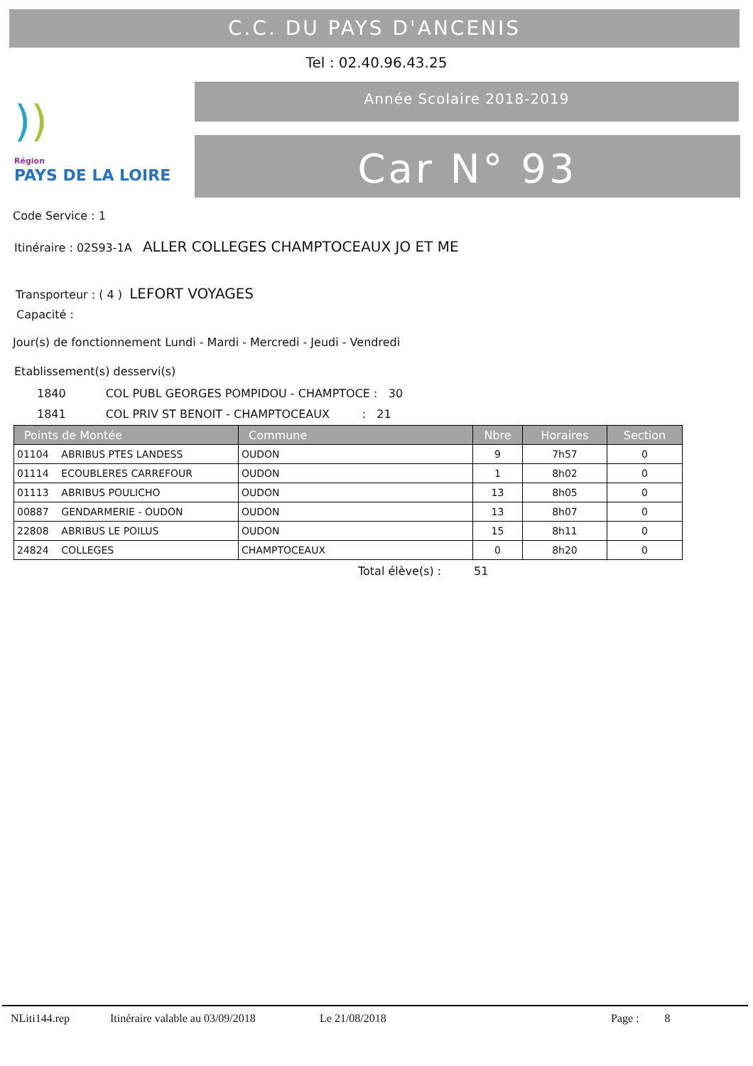C.C. DU PAYS D'ANCENIS
Tel : 02.40.96.43.25
)) Région
PAYS DE LA LOIRE
Année Scolaire 2018-2019
Car N° 93
Code Service : 1
Itinéraire : 02S93-1A ALLER COLLEGES CHAMPTOCEAUX JO ET ME
Transporteur : ( 4 ) LEFORT VOYAGES
Capacité :
Jour(s) de fonctionnement Lundi - Mardi - Mercredi - Jeudi - Vendredi
Etablissement(s) desservi(s)
1840 COL PUBL GEORGES POMPIDOU - CHAMPTOCE : 30
1841 COL PRIV ST BENOIT - CHAMPTOCEAUX : 21
| Points de Montée | Commune | Nbre | Horaires | Section |
| --- | --- | --- | --- | --- |
| 01104 ABRIBUS PTES LANDESS | OUDON | 9 | 7h57 | 0 |
| 01114 ECOUBLERES CARREFOUR | OUDON | 1 | 8h02 | 0 |
| 01113 ABRIBUS POULICHO | OUDON | 13 | 8h05 | 0 |
| 00887 GENDARMERIE - OUDON | OUDON | 13 | 8h07 | 0 |
| 22808 ABRIBUS LE POILUS | OUDON | 15 | 8h11 | 0 |
| 24824 COLLEGES | CHAMPTOCEAUX | 0 | 8h20 | 0 |
Total élève(s) : 51
NLiti144.rep Itinéraire valable au 03/09/2018 Le 21/08/2018 Page : 8